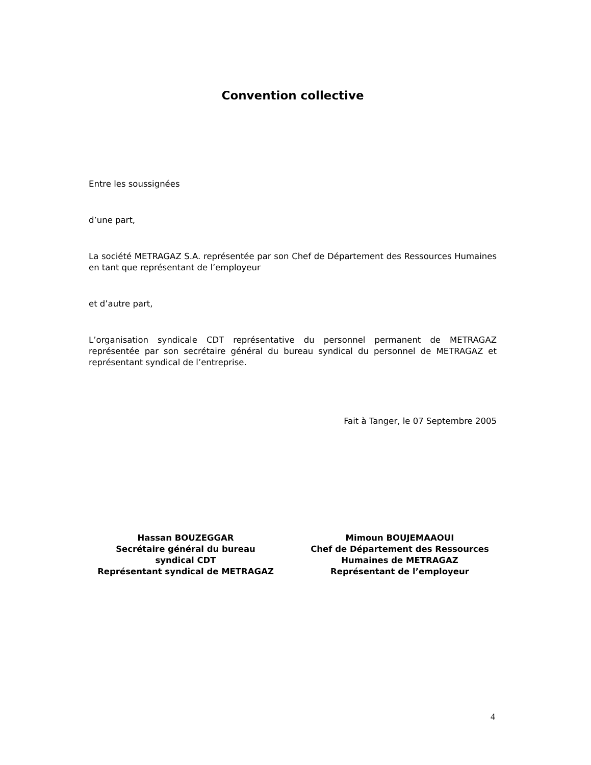Convention collective
Entre les soussignées
d’une part,
La société METRAGAZ S.A. représentée par son Chef de Département des Ressources Humaines en tant que représentant de l’employeur
et d’autre part,
L’organisation syndicale CDT représentative du personnel permanent de METRAGAZ représentée par son secrétaire général du bureau syndical du personnel de METRAGAZ et représentant syndical de l’entreprise.
Fait à Tanger, le 07 Septembre 2005
Hassan BOUZEGGAR
Secrétaire général du bureau
syndical CDT
Représentant syndical de METRAGAZ
Mimoun BOUJEMAAOUI
Chef de Département des Ressources
Humaines de METRAGAZ
Représentant de l’employeur
4